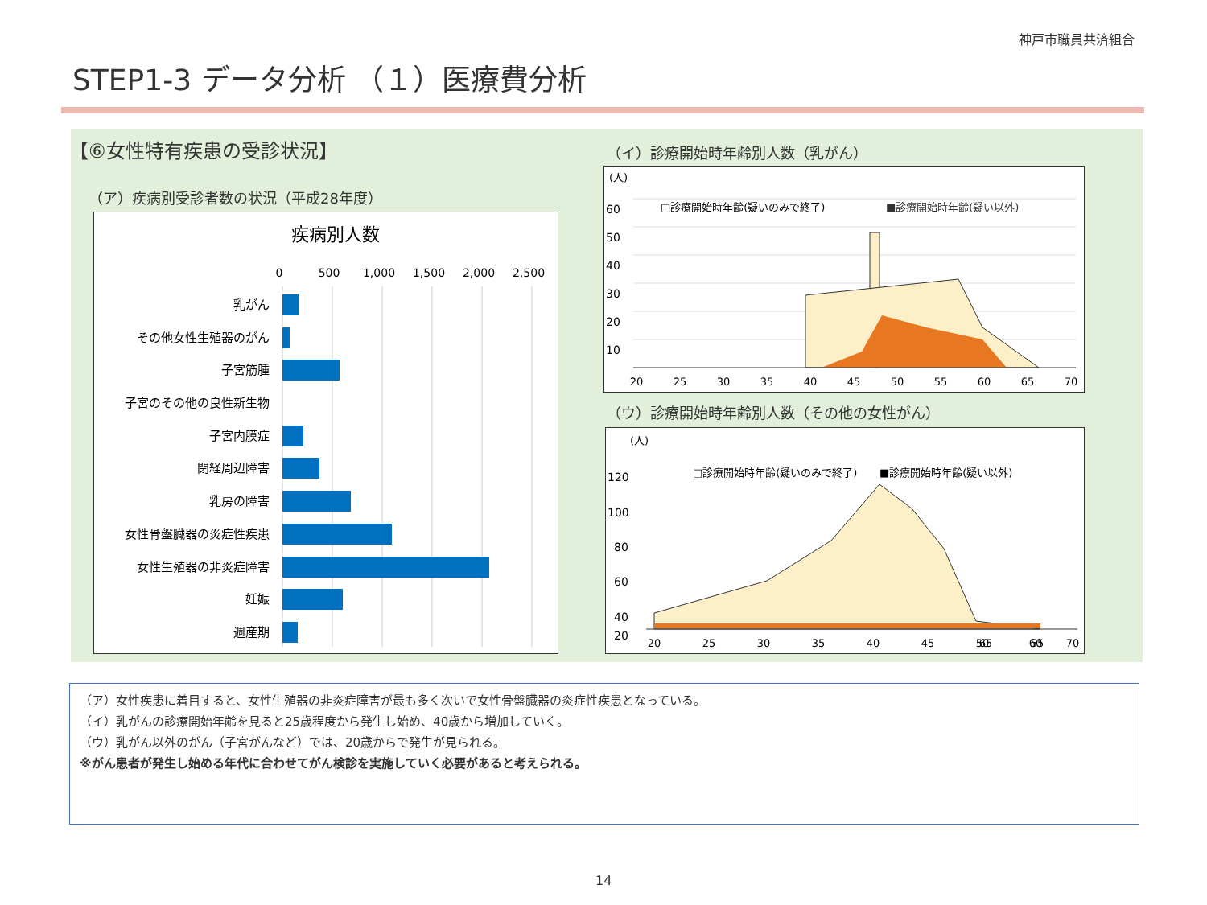神戸市職員共済組合
STEP1-3 データ分析 （１）医療費分析
【⑥女性特有疾患の受診状況】
（ア）疾病別受診者数の状況（平成28年度）
疾病別人数
0
500
1,000
1,500
2,000
2,500
乳がん
その他女性生殖器のがん
子宮筋腫
子宮のその他の良性新生物
子宮内膜症
閉経周辺障害
乳房の障害
女性骨盤臓器の炎症性疾患
女性生殖器の非炎症障害
妊娠
週産期
（イ）診療開始時年齢別人数（乳がん）
(人)
60
50
40
30
20
10
□診療開始時年齢(疑いのみで終了)
■診療開始時年齢(疑い以外)
20
25
30
35
40
45
50
55
60
65
70
（ウ）診療開始時年齢別人数（その他の女性がん）
(人)
120
100
80
60
40
20
□診療開始時年齢(疑いのみで終了)
■診療開始時年齢(疑い以外)
20
25
30
35
40
45
50
55
60
65
70
（ア）女性疾患に着目すると、女性生殖器の非炎症障害が最も多く次いで女性骨盤臓器の炎症性疾患となっている。
（イ）乳がんの診療開始年齢を見ると25歳程度から発生し始め、40歳から増加していく。
（ウ）乳がん以外のがん（子宮がんなど）では、20歳からで発生が見られる。
※がん患者が発生し始める年代に合わせてがん検診を実施していく必要があると考えられる。
14